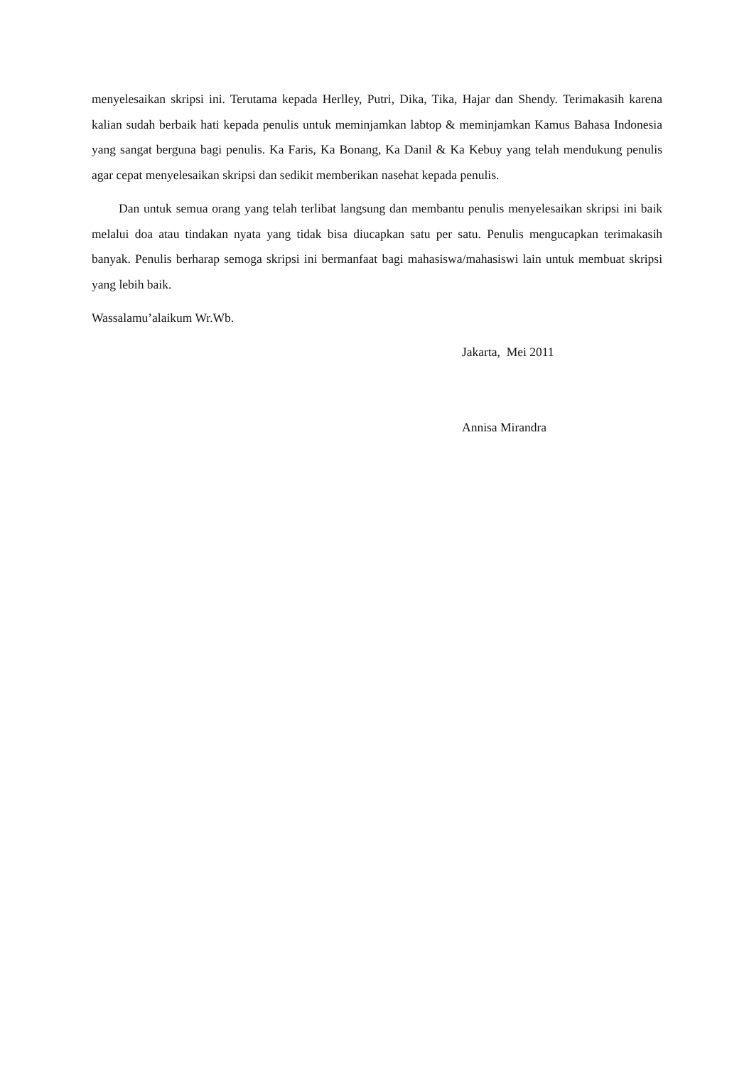menyelesaikan skripsi ini. Terutama kepada Herlley, Putri, Dika, Tika, Hajar dan Shendy. Terimakasih karena kalian sudah berbaik hati kepada penulis untuk meminjamkan labtop & meminjamkan Kamus Bahasa Indonesia yang sangat berguna bagi penulis. Ka Faris, Ka Bonang, Ka Danil & Ka Kebuy yang telah mendukung penulis agar cepat menyelesaikan skripsi dan sedikit memberikan nasehat kepada penulis.
Dan untuk semua orang yang telah terlibat langsung dan membantu penulis menyelesaikan skripsi ini baik melalui doa atau tindakan nyata yang tidak bisa diucapkan satu per satu. Penulis mengucapkan terimakasih banyak. Penulis berharap semoga skripsi ini bermanfaat bagi mahasiswa/mahasiswi lain untuk membuat skripsi yang lebih baik.
Wassalamu’alaikum Wr.Wb.
Jakarta, Mei 2011
Annisa Mirandra